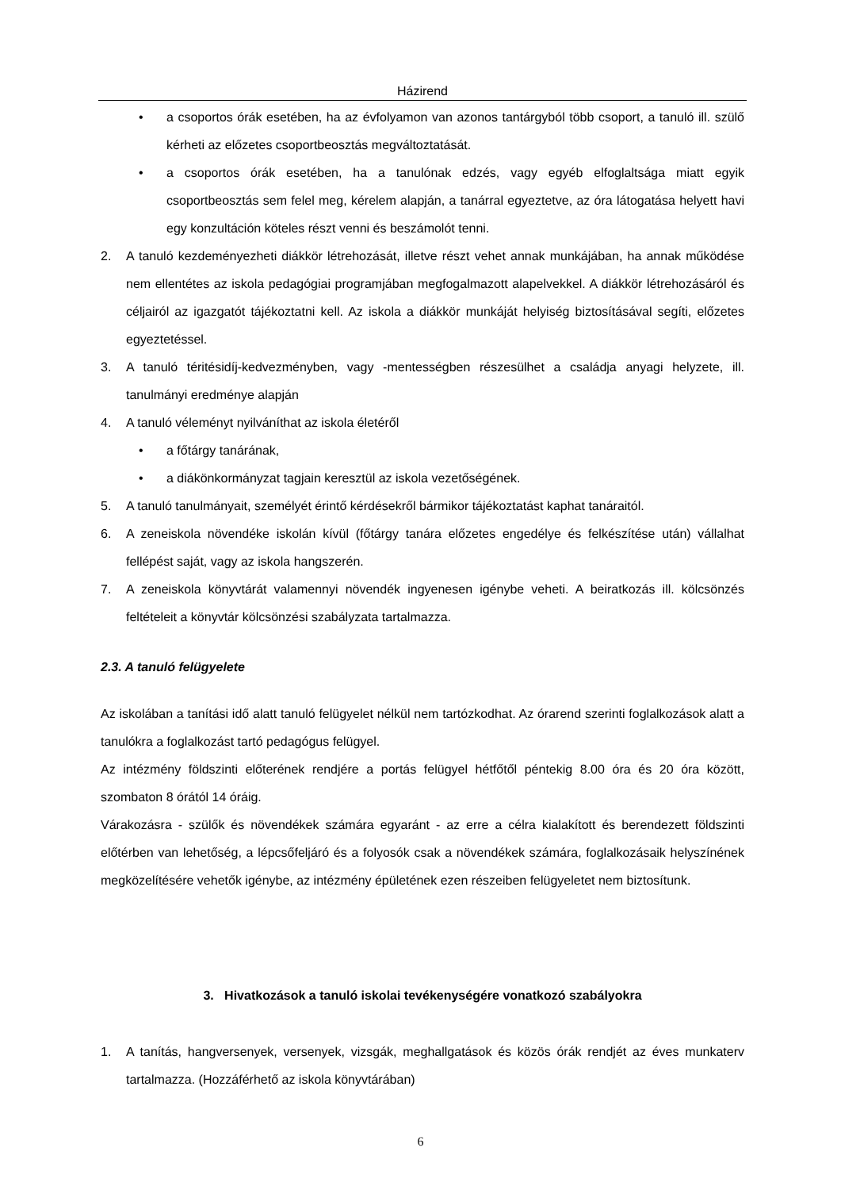Házirend
• a csoportos órák esetében, ha az évfolyamon van azonos tantárgyból több csoport, a tanuló ill. szülő kérheti az előzetes csoportbeosztás megváltoztatását.
• a csoportos órák esetében, ha a tanulónak edzés, vagy egyéb elfoglaltsága miatt egyik csoportbeosztás sem felel meg, kérelem alapján, a tanárral egyeztetve, az óra látogatása helyett havi egy konzultáción köteles részt venni és beszámolót tenni.
2. A tanuló kezdeményezheti diákkör létrehozását, illetve részt vehet annak munkájában, ha annak működése nem ellentétes az iskola pedagógiai programjában megfogalmazott alapelvekkel. A diákkör létrehozásáról és céljairól az igazgatót tájékoztatni kell. Az iskola a diákkör munkáját helyiség biztosításával segíti, előzetes egyeztetéssel.
3. A tanuló téritésidíj-kedvezményben, vagy -mentességben részesülhet a családja anyagi helyzete, ill. tanulmányi eredménye alapján
4. A tanuló véleményt nyilváníthat az iskola életéről
• a főtárgy tanárának,
• a diákönkormányzat tagjain keresztül az iskola vezetőségének.
5. A tanuló tanulmányait, személyét érintő kérdésekről bármikor tájékoztatást kaphat tanáraitól.
6. A zeneiskola növendéke iskolán kívül (főtárgy tanára előzetes engedélye és felkészítése után) vállalhat fellépést saját, vagy az iskola hangszerén.
7. A zeneiskola könyvtárát valamennyi növendék ingyenesen igénybe veheti. A beiratkozás ill. kölcsönzés feltételeit a könyvtár kölcsönzési szabályzata tartalmazza.
2.3. A tanuló felügyelete
Az iskolában a tanítási idő alatt tanuló felügyelet nélkül nem tartózkodhat. Az órarend szerinti foglalkozások alatt a tanulókra a foglalkozást tartó pedagógus felügyel.
Az intézmény földszinti előterének rendjére a portás felügyel hétfőtől péntekig 8.00 óra és 20 óra között, szombaton 8 órától 14 óráig.
Várakozásra - szülők és növendékek számára egyaránt - az erre a célra kialakított és berendezett földszinti előtérben van lehetőség, a lépcsőfeljáró és a folyosók csak a növendékek számára, foglalkozásaik helyszínének megközelítésére vehetők igénybe, az intézmény épületének ezen részeiben felügyeletet nem biztosítunk.
3. Hivatkozások a tanuló iskolai tevékenységére vonatkozó szabályokra
1. A tanítás, hangversenyek, versenyek, vizsgák, meghallgatások és közös órák rendjét az éves munkaterv tartalmazza. (Hozzáférhető az iskola könyvtárában)
6